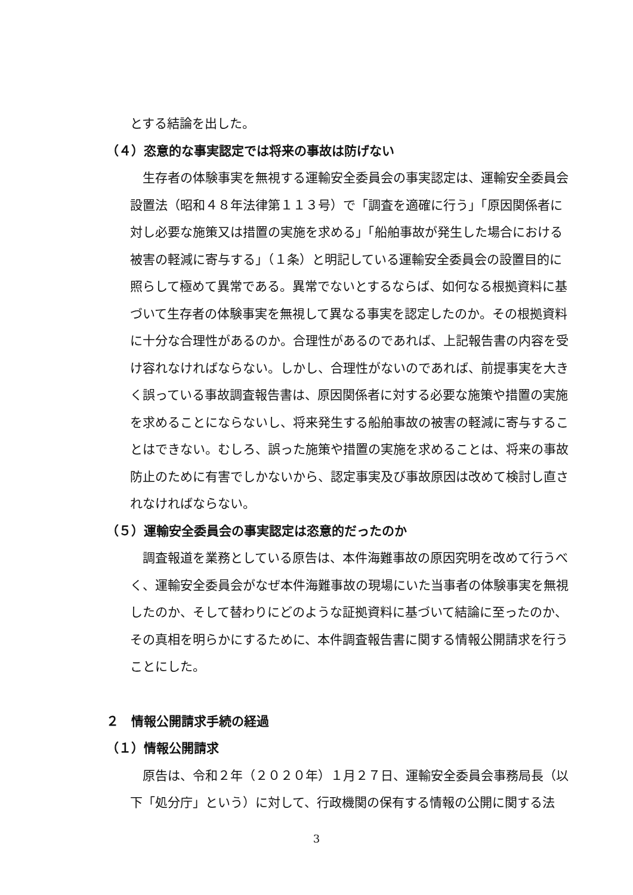とする結論を出した。
（４）恣意的な事実認定では将来の事故は防げない
生存者の体験事実を無視する運輸安全委員会の事実認定は、運輸安全委員会設置法（昭和４８年法律第１１３号）で「調査を適確に行う」「原因関係者に対し必要な施策又は措置の実施を求める」「船舶事故が発生した場合における被害の軽減に寄与する」（１条）と明記している運輸安全委員会の設置目的に照らして極めて異常である。異常でないとするならば、如何なる根拠資料に基づいて生存者の体験事実を無視して異なる事実を認定したのか。その根拠資料に十分な合理性があるのか。合理性があるのであれば、上記報告書の内容を受け容れなければならない。しかし、合理性がないのであれば、前提事実を大きく誤っている事故調査報告書は、原因関係者に対する必要な施策や措置の実施を求めることにならないし、将来発生する船舶事故の被害の軽減に寄与することはできない。むしろ、誤った施策や措置の実施を求めることは、将来の事故防止のために有害でしかないから、認定事実及び事故原因は改めて検討し直されなければならない。
（５）運輸安全委員会の事実認定は恣意的だったのか
調査報道を業務としている原告は、本件海難事故の原因究明を改めて行うべく、運輸安全委員会がなぜ本件海難事故の現場にいた当事者の体験事実を無視したのか、そして替わりにどのような証拠資料に基づいて結論に至ったのか、その真相を明らかにするために、本件調査報告書に関する情報公開請求を行うことにした。
２　情報公開請求手続の経過
（１）情報公開請求
原告は、令和２年（２０２０年）１月２７日、運輸安全委員会事務局長（以下「処分庁」という）に対して、行政機関の保有する情報の公開に関する法
3